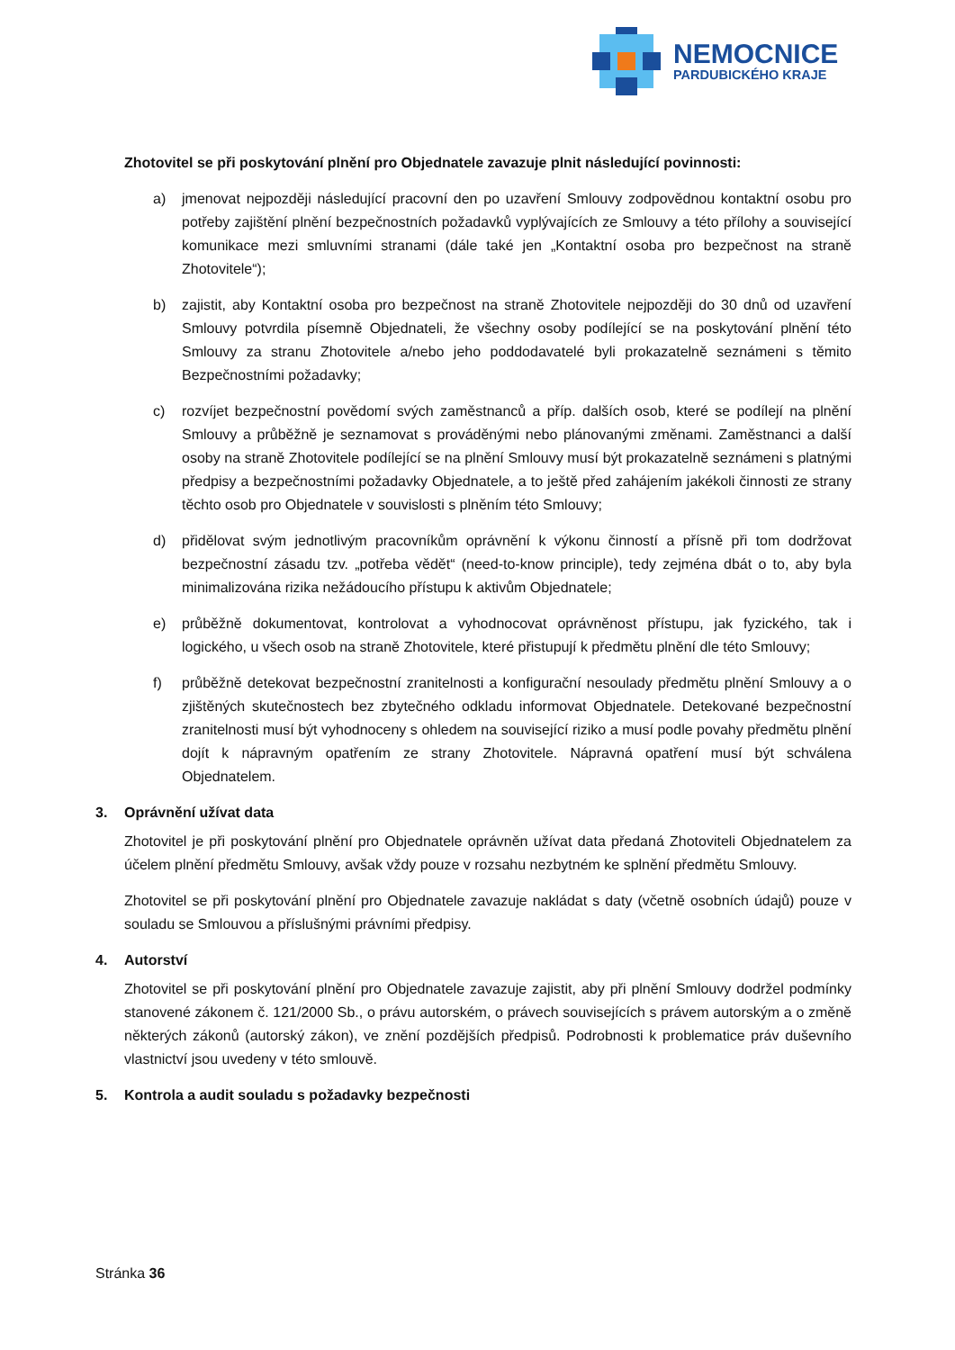NEMOCNICE
PARDUBICKÉHO KRAJE
Zhotovitel se při poskytování plnění pro Objednatele zavazuje plnit následující povinnosti:
a) jmenovat nejpozději následující pracovní den po uzavření Smlouvy zodpovědnou kontaktní osobu pro potřeby zajištění plnění bezpečnostních požadavků vyplývajících ze Smlouvy a této přílohy a související komunikace mezi smluvními stranami (dále také jen „Kontaktní osoba pro bezpečnost na straně Zhotovitele“);
b) zajistit, aby Kontaktní osoba pro bezpečnost na straně Zhotovitele nejpozději do 30 dnů od uzavření Smlouvy potvrdila písemně Objednateli, že všechny osoby podílející se na poskytování plnění této Smlouvy za stranu Zhotovitele a/nebo jeho poddodavatelé byli prokazatelně seznámeni s těmito Bezpečnostními požadavky;
c) rozvíjet bezpečnostní povědomí svých zaměstnanců a příp. dalších osob, které se podílejí na plnění Smlouvy a průběžně je seznamovat s prováděnými nebo plánovanými změnami. Zaměstnanci a další osoby na straně Zhotovitele podílející se na plnění Smlouvy musí být prokazatelně seznámeni s platnými předpisy a bezpečnostními požadavky Objednatele, a to ještě před zahájením jakékoli činnosti ze strany těchto osob pro Objednatele v souvislosti s plněním této Smlouvy;
d) přidělovat svým jednotlivým pracovníkům oprávnění k výkonu činností a přísně při tom dodržovat bezpečnostní zásadu tzv. „potřeba vědět“ (need-to-know principle), tedy zejména dbát o to, aby byla minimalizována rizika nežádoucího přístupu k aktivům Objednatele;
e) průběžně dokumentovat, kontrolovat a vyhodnocovat oprávněnost přístupu, jak fyzického, tak i logického, u všech osob na straně Zhotovitele, které přistupují k předmětu plnění dle této Smlouvy;
f) průběžně detekovat bezpečnostní zranitelnosti a konfigurační nesoulady předmětu plnění Smlouvy a o zjištěných skutečnostech bez zbytečného odkladu informovat Objednatele. Detekované bezpečnostní zranitelnosti musí být vyhodnoceny s ohledem na související riziko a musí podle povahy předmětu plnění dojít k nápravným opatřením ze strany Zhotovitele. Nápravná opatření musí být schválena Objednatelem.
3. Oprávnění užívat data
Zhotovitel je při poskytování plnění pro Objednatele oprávněn užívat data předaná Zhotoviteli Objednatelem za účelem plnění předmětu Smlouvy, avšak vždy pouze v rozsahu nezbytném ke splnění předmětu Smlouvy.
Zhotovitel se při poskytování plnění pro Objednatele zavazuje nakládat s daty (včetně osobních údajů) pouze v souladu se Smlouvou a příslušnými právními předpisy.
4. Autorství
Zhotovitel se při poskytování plnění pro Objednatele zavazuje zajistit, aby při plnění Smlouvy dodržel podmínky stanovené zákonem č. 121/2000 Sb., o právu autorském, o právech souvisejících s právem autorským a o změně některých zákonů (autorský zákon), ve znění pozdějších předpisů. Podrobnosti k problematice práv duševního vlastnictví jsou uvedeny v této smlouvě.
5. Kontrola a audit souladu s požadavky bezpečnosti
Stránka 36